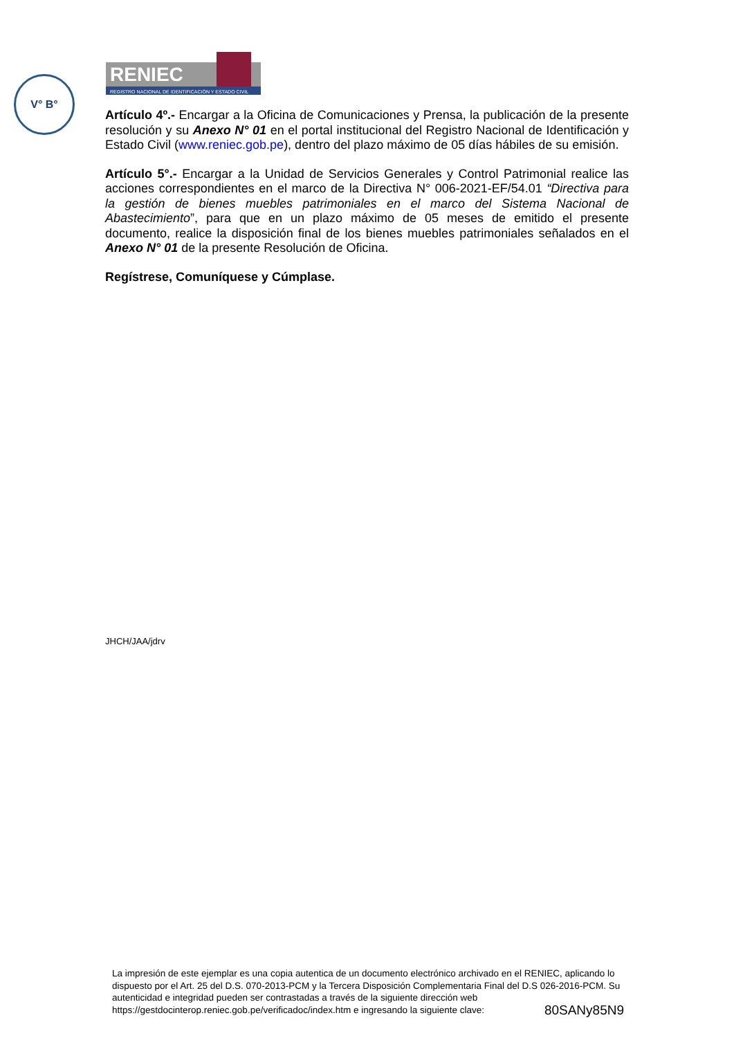V° B°
RENIEC
REGISTRO NACIONAL DE IDENTIFICACIÓN Y ESTADO CIVIL
Artículo 4º.- Encargar a la Oficina de Comunicaciones y Prensa, la publicación de la presente resolución y su Anexo N° 01 en el portal institucional del Registro Nacional de Identificación y Estado Civil (www.reniec.gob.pe), dentro del plazo máximo de 05 días hábiles de su emisión.
Artículo 5°.- Encargar a la Unidad de Servicios Generales y Control Patrimonial realice las acciones correspondientes en el marco de la Directiva N° 006-2021-EF/54.01 “Directiva para la gestión de bienes muebles patrimoniales en el marco del Sistema Nacional de Abastecimiento”, para que en un plazo máximo de 05 meses de emitido el presente documento, realice la disposición final de los bienes muebles patrimoniales señalados en el Anexo N° 01 de la presente Resolución de Oficina.
Regístrese, Comuníquese y Cúmplase.
JHCH/JAA/jdrv
La impresión de este ejemplar es una copia autentica de un documento electrónico archivado en el RENIEC, aplicando lo dispuesto por el Art. 25 del D.S. 070-2013-PCM y la Tercera Disposición Complementaria Final del D.S 026-2016-PCM. Su autenticidad e integridad pueden ser contrastadas a través de la siguiente dirección web
https://gestdocinterop.reniec.gob.pe/verificadoc/index.htm e ingresando la siguiente clave: 80SANy85N9